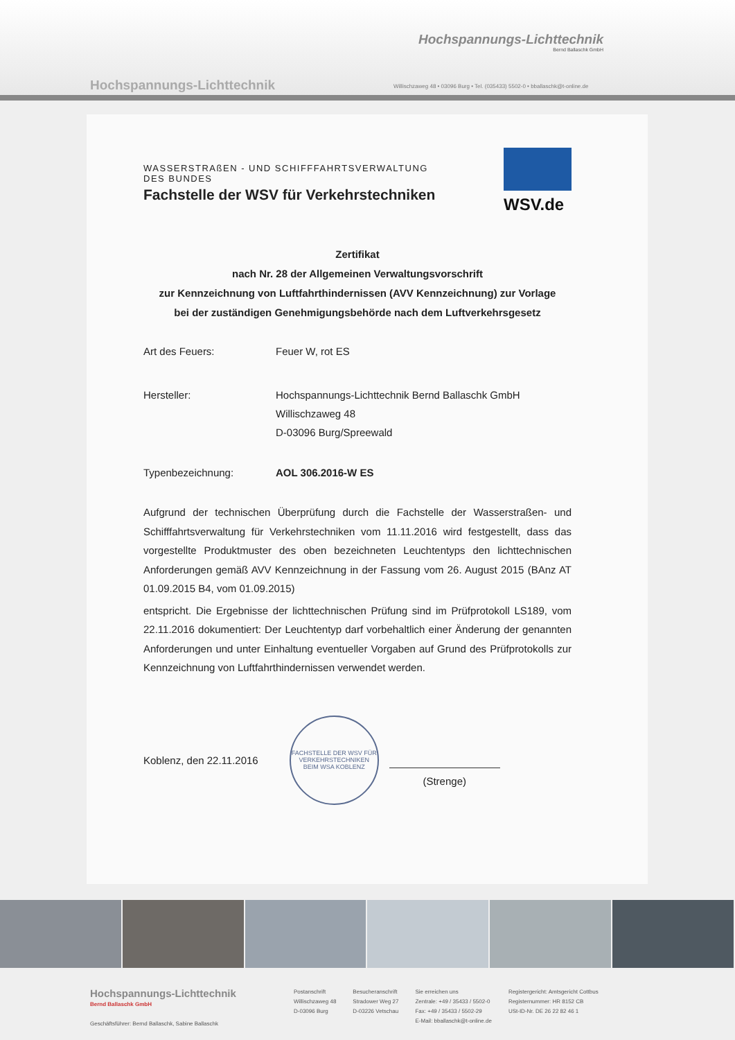Hochspannungs-Lichttechnik
Bernd Ballaschk GmbH
Hochspannungs-Lichttechnik
Willischzaweg 48 • 03096 Burg • Tel. (035433) 5502-0 • bballaschk@t-online.de
WSV.de
WASSERSTRAßEN - UND SCHIFFFAHRTSVERWALTUNG
DES BUNDES
Fachstelle der WSV für Verkehrstechniken
Zertifikat
nach Nr. 28 der Allgemeinen Verwaltungsvorschrift
zur Kennzeichnung von Luftfahrthindernissen (AVV Kennzeichnung) zur Vorlage
bei der zuständigen Genehmigungsbehörde nach dem Luftverkehrsgesetz
Art des Feuers: Feuer W, rot ES
Hersteller: Hochspannungs-Lichttechnik Bernd Ballaschk GmbH
Willischzaweg 48
D-03096 Burg/Spreewald
Typenbezeichnung: AOL 306.2016-W ES
Aufgrund der technischen Überprüfung durch die Fachstelle der Wasserstraßen- und Schifffahrtsverwaltung für Verkehrstechniken vom 11.11.2016 wird festgestellt, dass das vorgestellte Produktmuster des oben bezeichneten Leuchtentyps den lichttechnischen Anforderungen gemäß AVV Kennzeichnung in der Fassung vom 26. August 2015 (BAnz AT 01.09.2015 B4, vom 01.09.2015)
entspricht. Die Ergebnisse der lichttechnischen Prüfung sind im Prüfprotokoll LS189, vom 22.11.2016 dokumentiert: Der Leuchtentyp darf vorbehaltlich einer Änderung der genannten Anforderungen und unter Einhaltung eventueller Vorgaben auf Grund des Prüfprotokolls zur Kennzeichnung von Luftfahrthindernissen verwendet werden.
Koblenz, den 22.11.2016
FACHSTELLE DER WSV FÜR VERKEHRSTECHNIKEN
BEIM WSA KOBLENZ
(Strenge)
Hochspannungs-Lichttechnik
Bernd Ballaschk GmbH
Geschäftsführer: Bernd Ballaschk, Sabine Ballaschk
Postanschrift
Willischzaweg 48
D-03096 Burg
Besucheranschrift
Stradower Weg 27
D-03226 Vetschau
Sie erreichen uns
Zentrale: +49 / 35433 / 5502-0
Fax: +49 / 35433 / 5502-29
E-Mail: bballaschk@t-online.de
Registergericht: Amtsgericht Cottbus
Registernummer: HR 8152 CB
USt-ID-Nr. DE 26 22 82 46 1